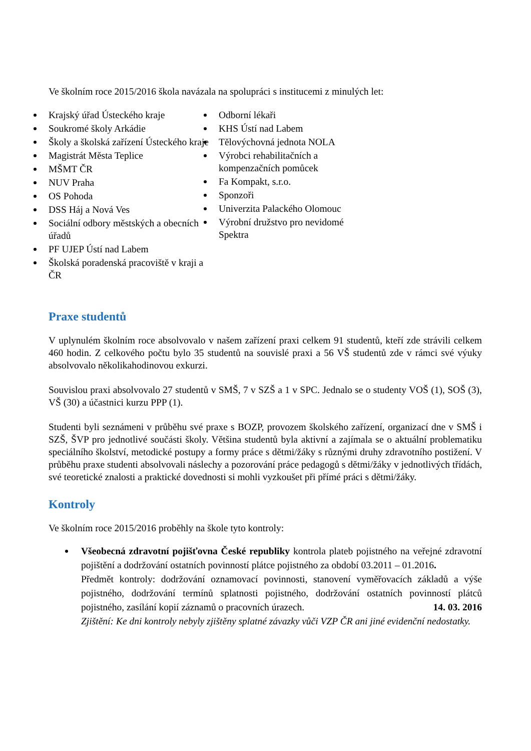Ve školním roce 2015/2016 škola navázala na spolupráci s institucemi z minulých let:
Krajský úřad Ústeckého kraje
Soukromé školy Arkádie
Školy a školská zařízení Ústeckého kraje
Magistrát Města Teplice
MŠMT ČR
NUV Praha
OS Pohoda
DSS Háj a Nová Ves
Sociální odbory městských a obecních úřadů
PF UJEP Ústí nad Labem
Školská poradenská pracoviště v kraji a ČR
Odborní lékaři
KHS Ústí nad Labem
Tělovýchovná jednota NOLA
Výrobci rehabilitačních a kompenzačních pomůcek
Fa Kompakt, s.r.o.
Sponzoři
Univerzita Palackého Olomouc
Výrobní družstvo pro nevidomé Spektra
Praxe studentů
V uplynulém školním roce absolvovalo v našem zařízení praxi celkem 91 studentů, kteří zde strávili celkem 460 hodin. Z celkového počtu bylo 35 studentů na souvislé praxi a 56 VŠ studentů zde v rámci své výuky absolvovalo několikahodinovou exkurzi.
Souvislou praxi absolvovalo 27 studentů v SMŠ, 7 v SZŠ a 1 v SPC. Jednalo se o studenty VOŠ (1), SOŠ (3), VŠ (30) a účastnici kurzu PPP (1).
Studenti byli seznámeni v průběhu své praxe s BOZP, provozem školského zařízení, organizací dne v SMŠ i SZŠ, ŠVP pro jednotlivé součásti školy. Většina studentů byla aktivní a zajímala se o aktuální problematiku speciálního školství, metodické postupy a formy práce s dětmi/žáky s různými druhy zdravotního postižení. V průběhu praxe studenti absolvovali náslechy a pozorování práce pedagogů s dětmi/žáky v jednotlivých třídách, své teoretické znalosti a praktické dovednosti si mohli vyzkoušet při přímé práci s dětmi/žáky.
Kontroly
Ve školním roce 2015/2016 proběhly na škole tyto kontroly:
Všeobecná zdravotní pojišťovna České republiky kontrola plateb pojistného na veřejné zdravotní pojištění a dodržování ostatních povinností plátce pojistného za období 03.2011 – 01.2016.
Předmět kontroly: dodržování oznamovací povinnosti, stanovení vyměřovacích základů a výše pojistného, dodržování termínů splatnosti pojistného, dodržování ostatních povinností plátců pojistného, zasílání kopií záznamů o pracovních úrazech. 14. 03. 2016
Zjištění: Ke dni kontroly nebyly zjištěny splatné závazky vůči VZP ČR ani jiné evidenční nedostatky.